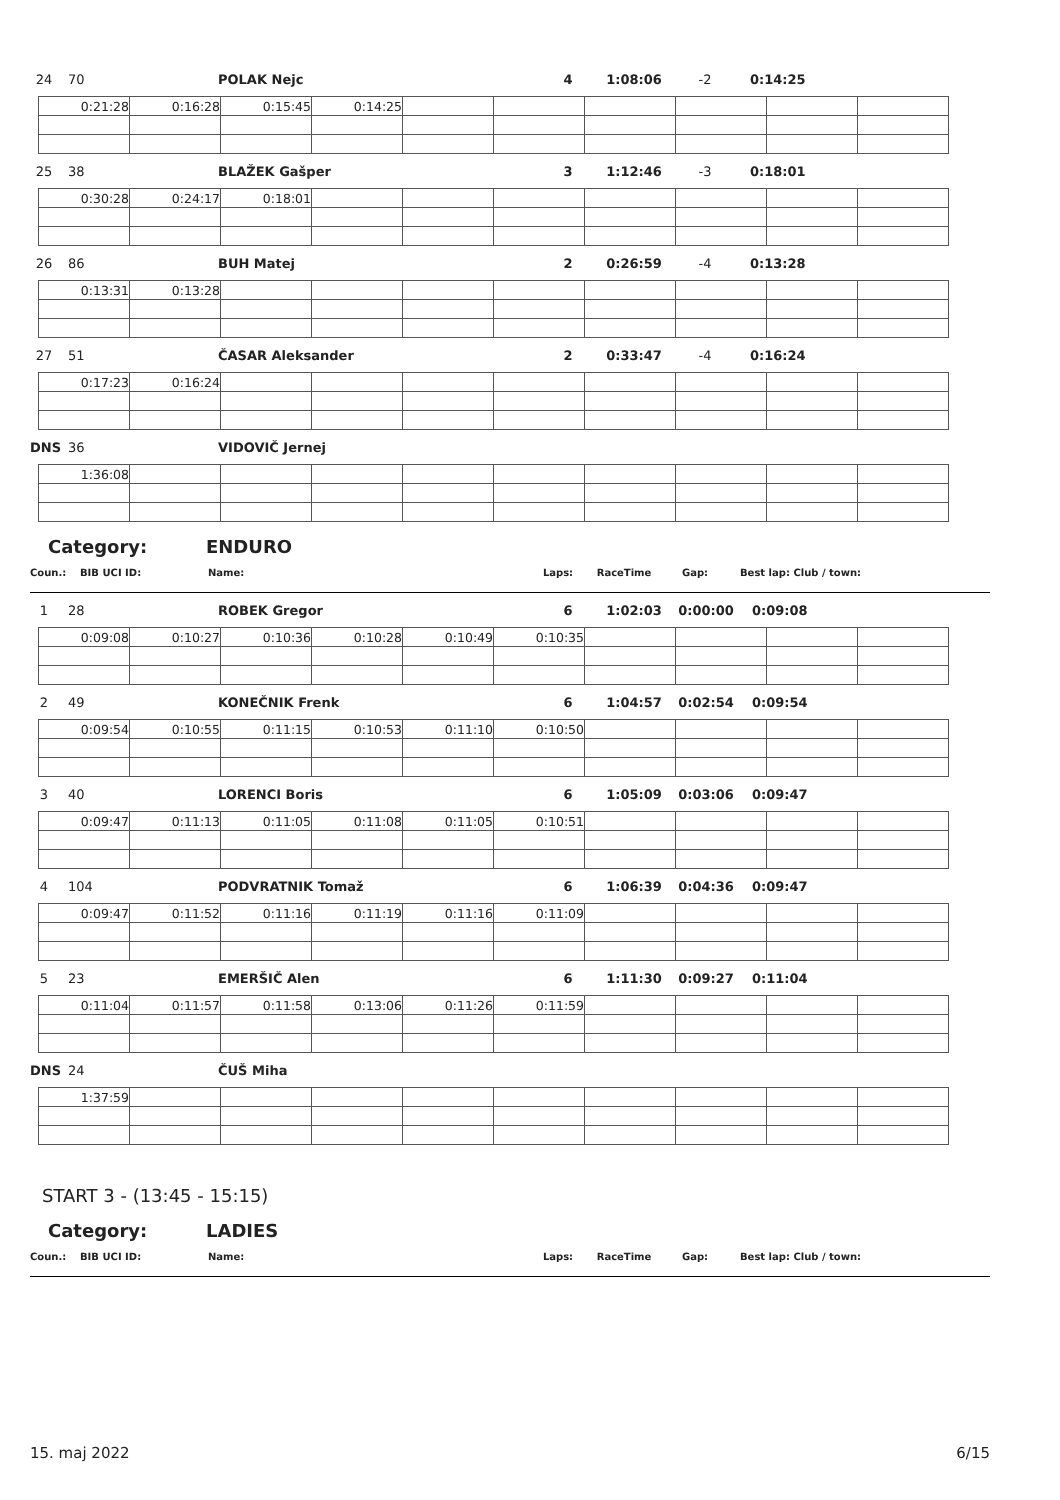24 70 POLAK Nejc 4 1:08:06 -2 0:14:25
| 0:21:28 | 0:16:28 | 0:15:45 | 0:14:25 | | | | | | |
25 38 BLAŽEK Gašper 3 1:12:46 -3 0:18:01
| 0:30:28 | 0:24:17 | 0:18:01 | | | | | | | |
26 86 BUH Matej 2 0:26:59 -4 0:13:28
| 0:13:31 | 0:13:28 | | | | | | | | |
27 51 ČASAR Aleksander 2 0:33:47 -4 0:16:24
| 0:17:23 | 0:16:24 | | | | | | | | |
DNS 36 VIDOVIČ Jernej
| 1:36:08 | | | | | | | | | |
Category: ENDURO
Coun.: BIB UCI ID: Name: Laps: RaceTime Gap: Best lap: Club / town:
1 28 ROBEK Gregor 6 1:02:03 0:00:00 0:09:08
| 0:09:08 | 0:10:27 | 0:10:36 | 0:10:28 | 0:10:49 | 0:10:35 | | | | |
2 49 KONEČNIK Frenk 6 1:04:57 0:02:54 0:09:54
| 0:09:54 | 0:10:55 | 0:11:15 | 0:10:53 | 0:11:10 | 0:10:50 | | | | |
3 40 LORENCI Boris 6 1:05:09 0:03:06 0:09:47
| 0:09:47 | 0:11:13 | 0:11:05 | 0:11:08 | 0:11:05 | 0:10:51 | | | | |
4 104 PODVRATNIK Tomaž 6 1:06:39 0:04:36 0:09:47
| 0:09:47 | 0:11:52 | 0:11:16 | 0:11:19 | 0:11:16 | 0:11:09 | | | | |
5 23 EMERŠIČ Alen 6 1:11:30 0:09:27 0:11:04
| 0:11:04 | 0:11:57 | 0:11:58 | 0:13:06 | 0:11:26 | 0:11:59 | | | | |
DNS 24 ČUŠ Miha
| 1:37:59 | | | | | | | | | |
START 3 - (13:45 - 15:15)
Category: LADIES
Coun.: BIB UCI ID: Name: Laps: RaceTime Gap: Best lap: Club / town:
15. maj 2022 6/15